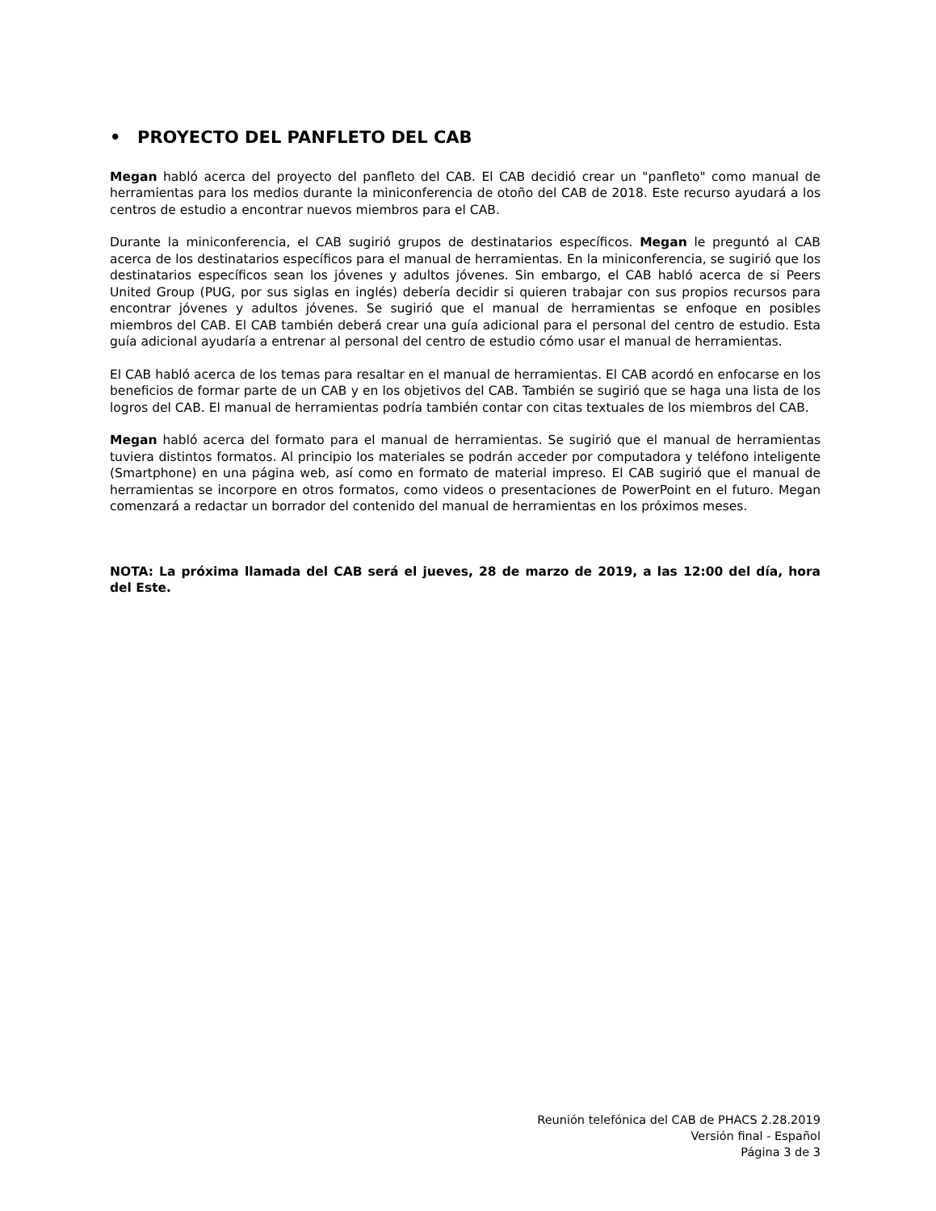• PROYECTO DEL PANFLETO DEL CAB
Megan habló acerca del proyecto del panfleto del CAB. El CAB decidió crear un "panfleto" como manual de herramientas para los medios durante la miniconferencia de otoño del CAB de 2018. Este recurso ayudará a los centros de estudio a encontrar nuevos miembros para el CAB.
Durante la miniconferencia, el CAB sugirió grupos de destinatarios específicos. Megan le preguntó al CAB acerca de los destinatarios específicos para el manual de herramientas. En la miniconferencia, se sugirió que los destinatarios específicos sean los jóvenes y adultos jóvenes. Sin embargo, el CAB habló acerca de si Peers United Group (PUG, por sus siglas en inglés) debería decidir si quieren trabajar con sus propios recursos para encontrar jóvenes y adultos jóvenes. Se sugirió que el manual de herramientas se enfoque en posibles miembros del CAB. El CAB también deberá crear una guía adicional para el personal del centro de estudio. Esta guía adicional ayudaría a entrenar al personal del centro de estudio cómo usar el manual de herramientas.
El CAB habló acerca de los temas para resaltar en el manual de herramientas. El CAB acordó en enfocarse en los beneficios de formar parte de un CAB y en los objetivos del CAB. También se sugirió que se haga una lista de los logros del CAB. El manual de herramientas podría también contar con citas textuales de los miembros del CAB.
Megan habló acerca del formato para el manual de herramientas. Se sugirió que el manual de herramientas tuviera distintos formatos. Al principio los materiales se podrán acceder por computadora y teléfono inteligente (Smartphone) en una página web, así como en formato de material impreso. El CAB sugirió que el manual de herramientas se incorpore en otros formatos, como videos o presentaciones de PowerPoint en el futuro. Megan comenzará a redactar un borrador del contenido del manual de herramientas en los próximos meses.
NOTA: La próxima llamada del CAB será el jueves, 28 de marzo de 2019, a las 12:00 del día, hora del Este.
Reunión telefónica del CAB de PHACS 2.28.2019
Versión final - Español
Página 3 de 3